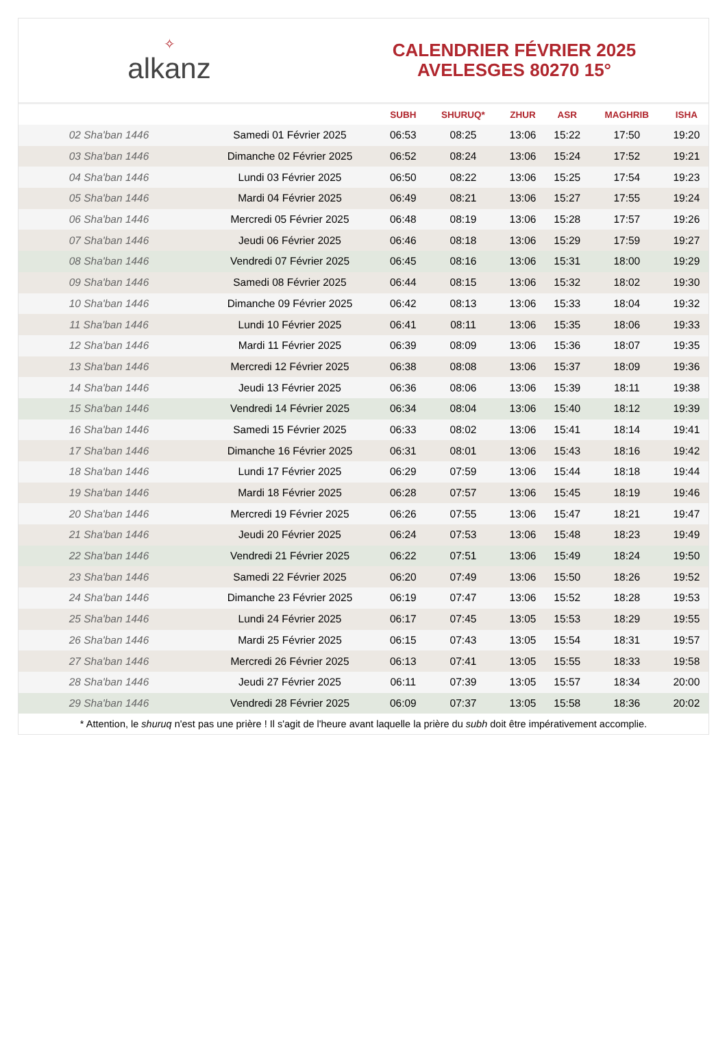✧
alkanz
CALENDRIER FÉVRIER 2025
AVELESGES 80270 15°
| | | SUBH | SHURUQ* | ZHUR | ASR | MAGHRIB | ISHA |
| --- | --- | --- | --- | --- | --- | --- | --- |
| 02 Sha'ban 1446 | Samedi 01 Février 2025 | 06:53 | 08:25 | 13:06 | 15:22 | 17:50 | 19:20 |
| 03 Sha'ban 1446 | Dimanche 02 Février 2025 | 06:52 | 08:24 | 13:06 | 15:24 | 17:52 | 19:21 |
| 04 Sha'ban 1446 | Lundi 03 Février 2025 | 06:50 | 08:22 | 13:06 | 15:25 | 17:54 | 19:23 |
| 05 Sha'ban 1446 | Mardi 04 Février 2025 | 06:49 | 08:21 | 13:06 | 15:27 | 17:55 | 19:24 |
| 06 Sha'ban 1446 | Mercredi 05 Février 2025 | 06:48 | 08:19 | 13:06 | 15:28 | 17:57 | 19:26 |
| 07 Sha'ban 1446 | Jeudi 06 Février 2025 | 06:46 | 08:18 | 13:06 | 15:29 | 17:59 | 19:27 |
| 08 Sha'ban 1446 | Vendredi 07 Février 2025 | 06:45 | 08:16 | 13:06 | 15:31 | 18:00 | 19:29 |
| 09 Sha'ban 1446 | Samedi 08 Février 2025 | 06:44 | 08:15 | 13:06 | 15:32 | 18:02 | 19:30 |
| 10 Sha'ban 1446 | Dimanche 09 Février 2025 | 06:42 | 08:13 | 13:06 | 15:33 | 18:04 | 19:32 |
| 11 Sha'ban 1446 | Lundi 10 Février 2025 | 06:41 | 08:11 | 13:06 | 15:35 | 18:06 | 19:33 |
| 12 Sha'ban 1446 | Mardi 11 Février 2025 | 06:39 | 08:09 | 13:06 | 15:36 | 18:07 | 19:35 |
| 13 Sha'ban 1446 | Mercredi 12 Février 2025 | 06:38 | 08:08 | 13:06 | 15:37 | 18:09 | 19:36 |
| 14 Sha'ban 1446 | Jeudi 13 Février 2025 | 06:36 | 08:06 | 13:06 | 15:39 | 18:11 | 19:38 |
| 15 Sha'ban 1446 | Vendredi 14 Février 2025 | 06:34 | 08:04 | 13:06 | 15:40 | 18:12 | 19:39 |
| 16 Sha'ban 1446 | Samedi 15 Février 2025 | 06:33 | 08:02 | 13:06 | 15:41 | 18:14 | 19:41 |
| 17 Sha'ban 1446 | Dimanche 16 Février 2025 | 06:31 | 08:01 | 13:06 | 15:43 | 18:16 | 19:42 |
| 18 Sha'ban 1446 | Lundi 17 Février 2025 | 06:29 | 07:59 | 13:06 | 15:44 | 18:18 | 19:44 |
| 19 Sha'ban 1446 | Mardi 18 Février 2025 | 06:28 | 07:57 | 13:06 | 15:45 | 18:19 | 19:46 |
| 20 Sha'ban 1446 | Mercredi 19 Février 2025 | 06:26 | 07:55 | 13:06 | 15:47 | 18:21 | 19:47 |
| 21 Sha'ban 1446 | Jeudi 20 Février 2025 | 06:24 | 07:53 | 13:06 | 15:48 | 18:23 | 19:49 |
| 22 Sha'ban 1446 | Vendredi 21 Février 2025 | 06:22 | 07:51 | 13:06 | 15:49 | 18:24 | 19:50 |
| 23 Sha'ban 1446 | Samedi 22 Février 2025 | 06:20 | 07:49 | 13:06 | 15:50 | 18:26 | 19:52 |
| 24 Sha'ban 1446 | Dimanche 23 Février 2025 | 06:19 | 07:47 | 13:06 | 15:52 | 18:28 | 19:53 |
| 25 Sha'ban 1446 | Lundi 24 Février 2025 | 06:17 | 07:45 | 13:05 | 15:53 | 18:29 | 19:55 |
| 26 Sha'ban 1446 | Mardi 25 Février 2025 | 06:15 | 07:43 | 13:05 | 15:54 | 18:31 | 19:57 |
| 27 Sha'ban 1446 | Mercredi 26 Février 2025 | 06:13 | 07:41 | 13:05 | 15:55 | 18:33 | 19:58 |
| 28 Sha'ban 1446 | Jeudi 27 Février 2025 | 06:11 | 07:39 | 13:05 | 15:57 | 18:34 | 20:00 |
| 29 Sha'ban 1446 | Vendredi 28 Février 2025 | 06:09 | 07:37 | 13:05 | 15:58 | 18:36 | 20:02 |
* Attention, le shuruq n'est pas une prière ! Il s'agit de l'heure avant laquelle la prière du subh doit être impérativement accomplie.